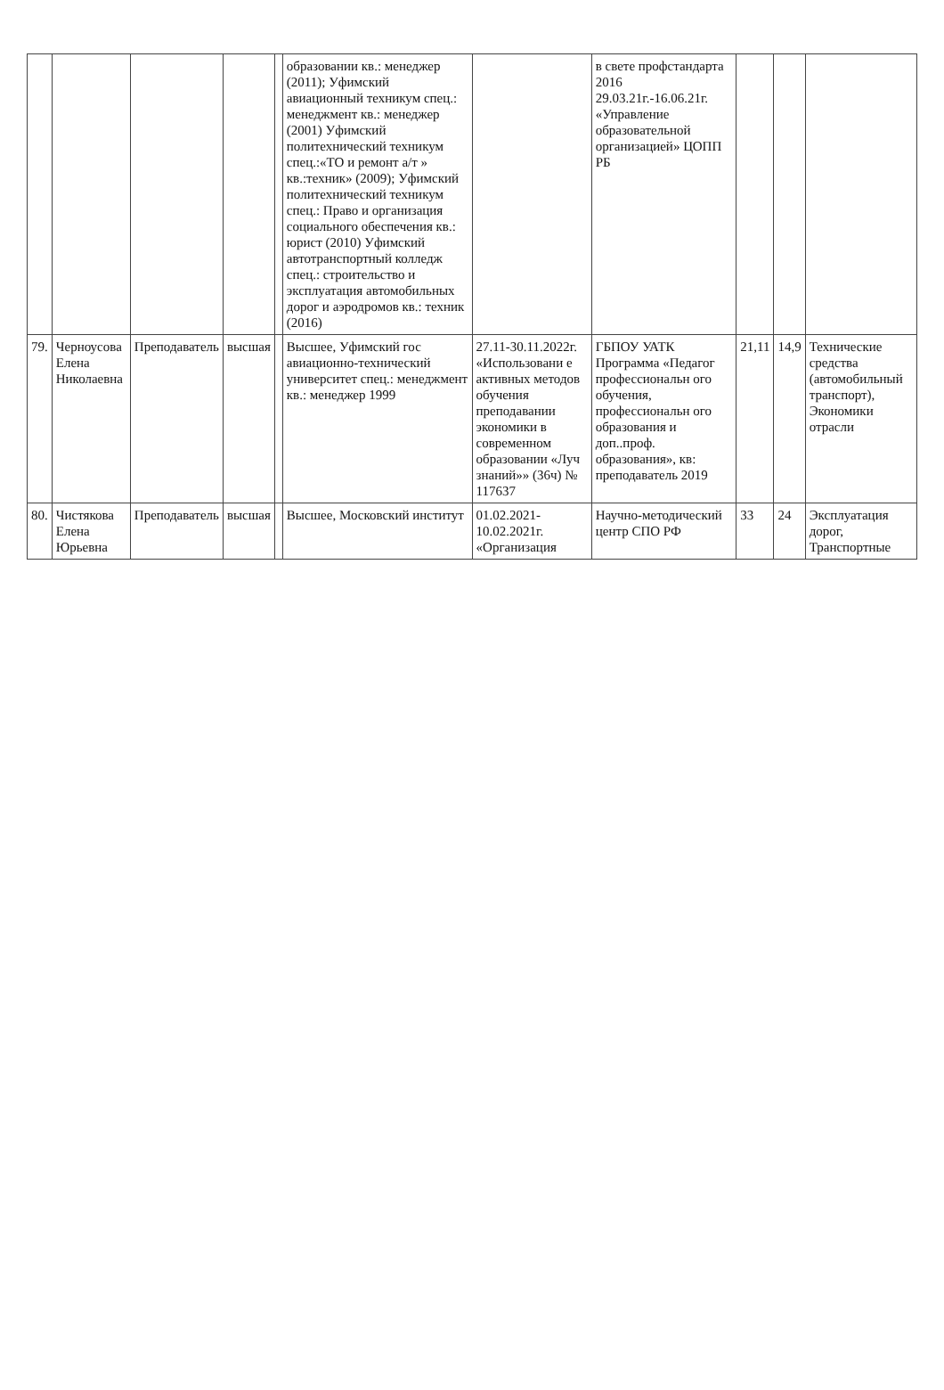| | | | | | образовании кв.: менеджер (2011); Уфимский авиационный техникум спец.: менеджмент кв.: менеджер (2001) Уфимский политехнический техникум спец.:«ТО и ремонт а/т » кв.:техник» (2009); Уфимский политехнический техникум спец.: Право и организация социального обеспечения кв.: юрист (2010) Уфимский автотранспортный колледж спец.: строительство и эксплуатация автомобильных дорог и аэродромов кв.: техник (2016) | | в свете профстандарта 2016 29.03.21г.-16.06.21г. «Управление образовательной организацией» ЦОПП РБ | | | |
| 79. | Черноусова Елена Николаевна | Преподаватель | высшая | | Высшее, Уфимский гос авиационно-технический университет спец.: менеджмент кв.: менеджер 1999 | 27.11-30.11.2022г. «Использовани е активных методов обучения преподавании экономики в современном образовании «Луч знаний»» (36ч) № 117637 | ГБПОУ УАТК Программа «Педагог профессиональн ого обучения, профессиональн ого образования и доп..проф. образования», кв: преподаватель 2019 | 21,11 | 14,9 | Технические средства (автомобильный транспорт), Экономики отрасли |
| 80. | Чистякова Елена Юрьевна | Преподаватель | высшая | | Высшее, Московский институт | 01.02.2021-10.02.2021г. «Организация | Научно-методический центр СПО РФ | 33 | 24 | Эксплуатация дорог, Транспортные |